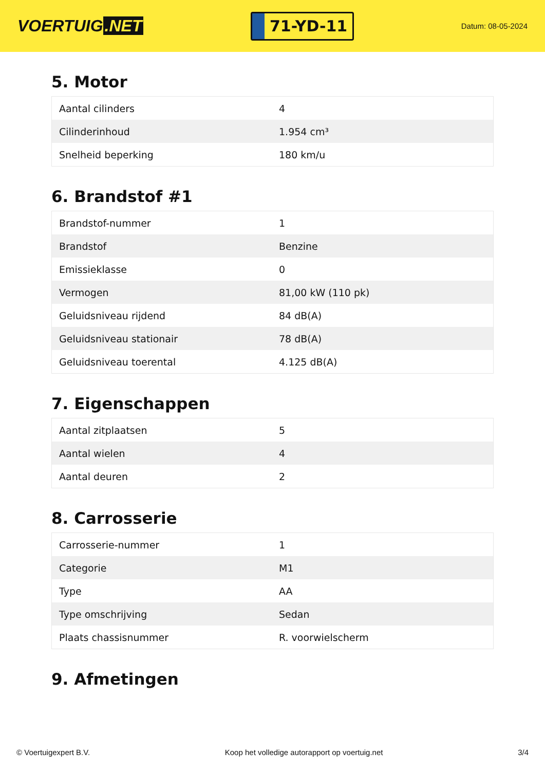VOERTUIG.NET
71-YD-11
Datum: 08-05-2024
5. Motor
| Aantal cilinders | 4 |
| Cilinderinhoud | 1.954 cm³ |
| Snelheid beperking | 180 km/u |
6. Brandstof #1
| Brandstof-nummer | 1 |
| Brandstof | Benzine |
| Emissieklasse | 0 |
| Vermogen | 81,00 kW (110 pk) |
| Geluidsniveau rijdend | 84 dB(A) |
| Geluidsniveau stationair | 78 dB(A) |
| Geluidsniveau toerental | 4.125 dB(A) |
7. Eigenschappen
| Aantal zitplaatsen | 5 |
| Aantal wielen | 4 |
| Aantal deuren | 2 |
8. Carrosserie
| Carrosserie-nummer | 1 |
| Categorie | M1 |
| Type | AA |
| Type omschrijving | Sedan |
| Plaats chassisnummer | R. voorwielscherm |
9. Afmetingen
© Voertuigexpert B.V. Koop het volledige autorapport op voertuig.net 3/4